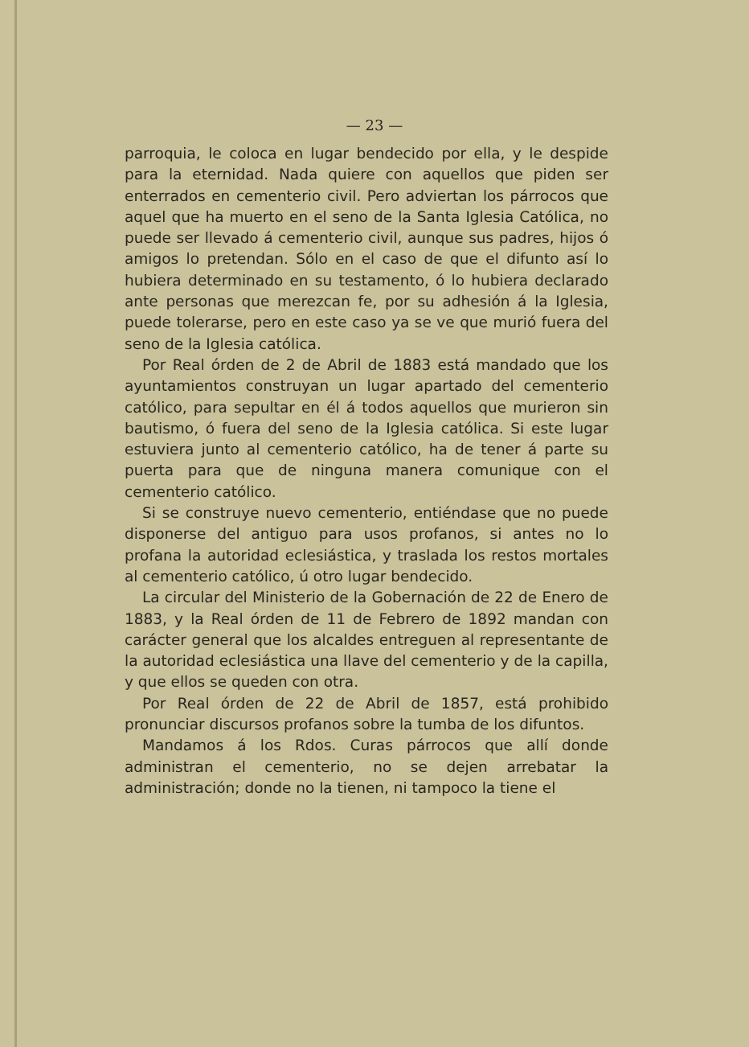— 23 —
parroquia, le coloca en lugar bendecido por ella, y le despide para la eternidad. Nada quiere con aquellos que piden ser enterrados en cementerio civil. Pero adviertan los párrocos que aquel que ha muerto en el seno de la Santa Iglesia Católica, no puede ser llevado á cementerio civil, aunque sus padres, hijos ó amigos lo pretendan. Sólo en el caso de que el difunto así lo hubiera determinado en su testamento, ó lo hubiera declarado ante personas que merezcan fe, por su adhesión á la Iglesia, puede tolerarse, pero en este caso ya se ve que murió fuera del seno de la Iglesia católica.
Por Real órden de 2 de Abril de 1883 está mandado que los ayuntamientos construyan un lugar apartado del cementerio católico, para sepultar en él á todos aquellos que murieron sin bautismo, ó fuera del seno de la Iglesia católica. Si este lugar estuviera junto al cementerio católico, ha de tener á parte su puerta para que de ninguna manera comunique con el cementerio católico.
Si se construye nuevo cementerio, entiéndase que no puede disponerse del antiguo para usos profanos, si antes no lo profana la autoridad eclesiástica, y traslada los restos mortales al cementerio católico, ú otro lugar bendecido.
La circular del Ministerio de la Gobernación de 22 de Enero de 1883, y la Real órden de 11 de Febrero de 1892 mandan con carácter general que los alcaldes entreguen al representante de la autoridad eclesiástica una llave del cementerio y de la capilla, y que ellos se queden con otra.
Por Real órden de 22 de Abril de 1857, está prohibido pronunciar discursos profanos sobre la tumba de los difuntos.
Mandamos á los Rdos. Curas párrocos que allí donde administran el cementerio, no se dejen arrebatar la administración; donde no la tienen, ni tampoco la tiene el